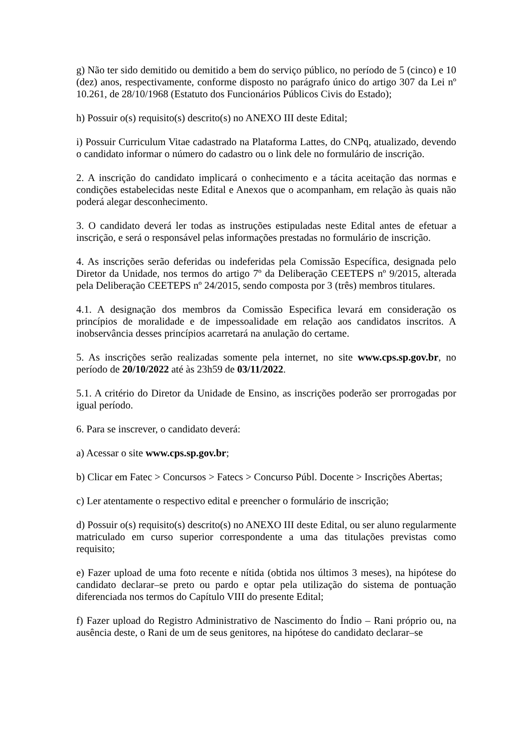g) Não ter sido demitido ou demitido a bem do serviço público, no período de 5 (cinco) e 10 (dez) anos, respectivamente, conforme disposto no parágrafo único do artigo 307 da Lei nº 10.261, de 28/10/1968 (Estatuto dos Funcionários Públicos Civis do Estado);
h) Possuir o(s) requisito(s) descrito(s) no ANEXO III deste Edital;
i) Possuir Curriculum Vitae cadastrado na Plataforma Lattes, do CNPq, atualizado, devendo o candidato informar o número do cadastro ou o link dele no formulário de inscrição.
2. A inscrição do candidato implicará o conhecimento e a tácita aceitação das normas e condições estabelecidas neste Edital e Anexos que o acompanham, em relação às quais não poderá alegar desconhecimento.
3. O candidato deverá ler todas as instruções estipuladas neste Edital antes de efetuar a inscrição, e será o responsável pelas informações prestadas no formulário de inscrição.
4. As inscrições serão deferidas ou indeferidas pela Comissão Específica, designada pelo Diretor da Unidade, nos termos do artigo 7º da Deliberação CEETEPS nº 9/2015, alterada pela Deliberação CEETEPS nº 24/2015, sendo composta por 3 (três) membros titulares.
4.1. A designação dos membros da Comissão Especifica levará em consideração os princípios de moralidade e de impessoalidade em relação aos candidatos inscritos. A inobservância desses princípios acarretará na anulação do certame.
5. As inscrições serão realizadas somente pela internet, no site www.cps.sp.gov.br, no período de 20/10/2022 até às 23h59 de 03/11/2022.
5.1. A critério do Diretor da Unidade de Ensino, as inscrições poderão ser prorrogadas por igual período.
6. Para se inscrever, o candidato deverá:
a) Acessar o site www.cps.sp.gov.br;
b) Clicar em Fatec > Concursos > Fatecs > Concurso Públ. Docente > Inscrições Abertas;
c) Ler atentamente o respectivo edital e preencher o formulário de inscrição;
d) Possuir o(s) requisito(s) descrito(s) no ANEXO III deste Edital, ou ser aluno regularmente matriculado em curso superior correspondente a uma das titulações previstas como requisito;
e) Fazer upload de uma foto recente e nítida (obtida nos últimos 3 meses), na hipótese do candidato declarar–se preto ou pardo e optar pela utilização do sistema de pontuação diferenciada nos termos do Capítulo VIII do presente Edital;
f) Fazer upload do Registro Administrativo de Nascimento do Índio – Rani próprio ou, na ausência deste, o Rani de um de seus genitores, na hipótese do candidato declarar–se